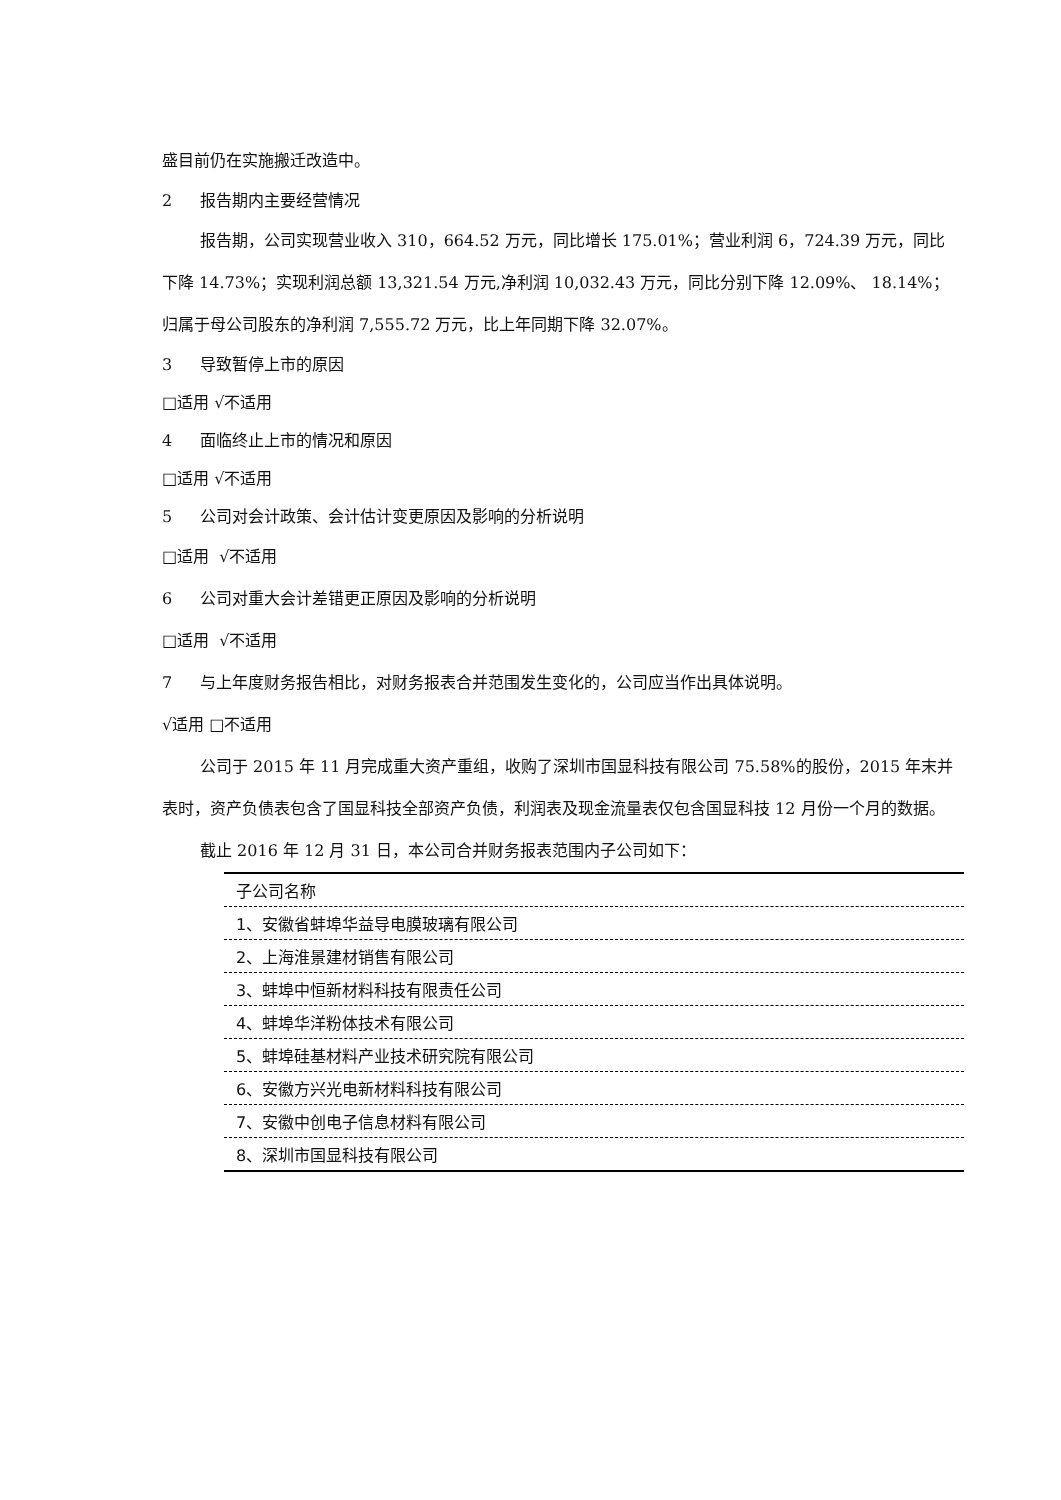盛目前仍在实施搬迁改造中。
2 报告期内主要经营情况
报告期，公司实现营业收入 310，664.52 万元，同比增长 175.01%；营业利润 6，724.39 万元，同比下降 14.73%；实现利润总额 13,321.54 万元,净利润 10,032.43 万元，同比分别下降 12.09%、 18.14%；归属于母公司股东的净利润 7,555.72 万元，比上年同期下降 32.07%。
3 导致暂停上市的原因
□适用 √不适用
4 面临终止上市的情况和原因
□适用 √不适用
5 公司对会计政策、会计估计变更原因及影响的分析说明
□适用 √不适用
6 公司对重大会计差错更正原因及影响的分析说明
□适用 √不适用
7 与上年度财务报告相比，对财务报表合并范围发生变化的，公司应当作出具体说明。
√适用 □不适用
公司于 2015 年 11 月完成重大资产重组，收购了深圳市国显科技有限公司 75.58%的股份，2015 年末并表时，资产负债表包含了国显科技全部资产负债，利润表及现金流量表仅包含国显科技 12 月份一个月的数据。
截止 2016 年 12 月 31 日，本公司合并财务报表范围内子公司如下：
| 子公司名称 |
| --- |
| 1、安徽省蚌埠华益导电膜玻璃有限公司 |
| 2、上海淮景建材销售有限公司 |
| 3、蚌埠中恒新材料科技有限责任公司 |
| 4、蚌埠华洋粉体技术有限公司 |
| 5、蚌埠硅基材料产业技术研究院有限公司 |
| 6、安徽方兴光电新材料科技有限公司 |
| 7、安徽中创电子信息材料有限公司 |
| 8、深圳市国显科技有限公司 |